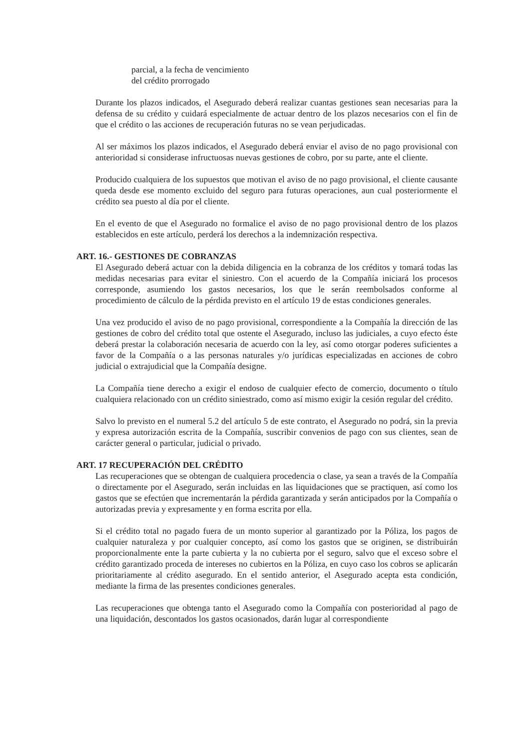parcial, a la fecha de vencimiento
del crédito prorrogado
Durante los plazos indicados, el Asegurado deberá realizar cuantas gestiones sean necesarias para la defensa de su crédito y cuidará especialmente de actuar dentro de los plazos necesarios con el fin de que el crédito o las acciones de recuperación futuras no se vean perjudicadas.
Al ser máximos los plazos indicados, el Asegurado deberá enviar el aviso de no pago provisional con anterioridad si considerase infructuosas nuevas gestiones de cobro, por su parte, ante el cliente.
Producido cualquiera de los supuestos que motivan el aviso de no pago provisional, el cliente causante queda desde ese momento excluido del seguro para futuras operaciones, aun cual posteriormente el crédito sea puesto al día por el cliente.
En el evento de que el Asegurado no formalice el aviso de no pago provisional dentro de los plazos establecidos en este artículo, perderá los derechos a la indemnización respectiva.
ART. 16.- GESTIONES DE COBRANZAS
El Asegurado deberá actuar con la debida diligencia en la cobranza de los créditos y tomará todas las medidas necesarias para evitar el siniestro. Con el acuerdo de la Compañía iniciará los procesos corresponde, asumiendo los gastos necesarios, los que le serán reembolsados conforme al procedimiento de cálculo de la pérdida previsto en el artículo 19 de estas condiciones generales.
Una vez producido el aviso de no pago provisional, correspondiente a la Compañía la dirección de las gestiones de cobro del crédito total que ostente el Asegurado, incluso las judiciales, a cuyo efecto éste deberá prestar la colaboración necesaria de acuerdo con la ley, así como otorgar poderes suficientes a favor de la Compañía o a las personas naturales y/o jurídicas especializadas en acciones de cobro judicial o extrajudicial que la Compañía designe.
La Compañía tiene derecho a exigir el endoso de cualquier efecto de comercio, documento o título cualquiera relacionado con un crédito siniestrado, como así mismo exigir la cesión regular del crédito.
Salvo lo previsto en el numeral 5.2 del artículo 5 de este contrato, el Asegurado no podrá, sin la previa y expresa autorización escrita de la Compañía, suscribir convenios de pago con sus clientes, sean de carácter general o particular, judicial o privado.
ART. 17 RECUPERACIÓN DEL CRÉDITO
Las recuperaciones que se obtengan de cualquiera procedencia o clase, ya sean a través de la Compañía o directamente por el Asegurado, serán incluidas en las liquidaciones que se practiquen, así como los gastos que se efectúen que incrementarán la pérdida garantizada y serán anticipados por la Compañía o autorizadas previa y expresamente y en forma escrita por ella.
Si el crédito total no pagado fuera de un monto superior al garantizado por la Póliza, los pagos de cualquier naturaleza y por cualquier concepto, así como los gastos que se originen, se distribuirán proporcionalmente ente la parte cubierta y la no cubierta por el seguro, salvo que el exceso sobre el crédito garantizado proceda de intereses no cubiertos en la Póliza, en cuyo caso los cobros se aplicarán prioritariamente al crédito asegurado. En el sentido anterior, el Asegurado acepta esta condición, mediante la firma de las presentes condiciones generales.
Las recuperaciones que obtenga tanto el Asegurado como la Compañía con posterioridad al pago de una liquidación, descontados los gastos ocasionados, darán lugar al correspondiente